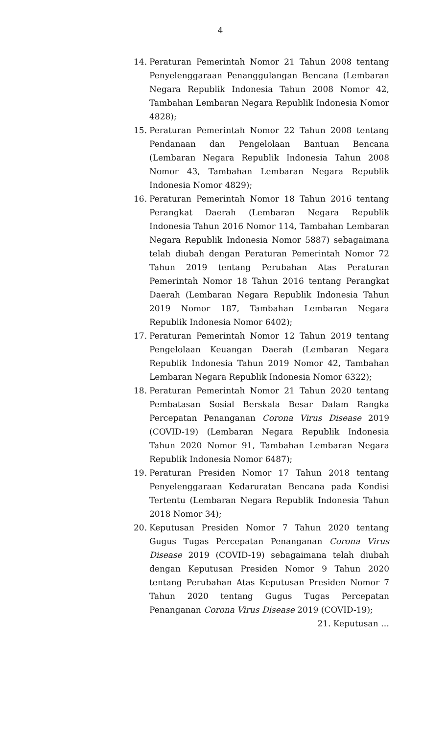4
14. Peraturan Pemerintah Nomor 21 Tahun 2008 tentang Penyelenggaraan Penanggulangan Bencana (Lembaran Negara Republik Indonesia Tahun 2008 Nomor 42, Tambahan Lembaran Negara Republik Indonesia Nomor 4828);
15. Peraturan Pemerintah Nomor 22 Tahun 2008 tentang Pendanaan dan Pengelolaan Bantuan Bencana (Lembaran Negara Republik Indonesia Tahun 2008 Nomor 43, Tambahan Lembaran Negara Republik Indonesia Nomor 4829);
16. Peraturan Pemerintah Nomor 18 Tahun 2016 tentang Perangkat Daerah (Lembaran Negara Republik Indonesia Tahun 2016 Nomor 114, Tambahan Lembaran Negara Republik Indonesia Nomor 5887) sebagaimana telah diubah dengan Peraturan Pemerintah Nomor 72 Tahun 2019 tentang Perubahan Atas Peraturan Pemerintah Nomor 18 Tahun 2016 tentang Perangkat Daerah (Lembaran Negara Republik Indonesia Tahun 2019 Nomor 187, Tambahan Lembaran Negara Republik Indonesia Nomor 6402);
17. Peraturan Pemerintah Nomor 12 Tahun 2019 tentang Pengelolaan Keuangan Daerah (Lembaran Negara Republik Indonesia Tahun 2019 Nomor 42, Tambahan Lembaran Negara Republik Indonesia Nomor 6322);
18. Peraturan Pemerintah Nomor 21 Tahun 2020 tentang Pembatasan Sosial Berskala Besar Dalam Rangka Percepatan Penanganan Corona Virus Disease 2019 (COVID-19) (Lembaran Negara Republik Indonesia Tahun 2020 Nomor 91, Tambahan Lembaran Negara Republik Indonesia Nomor 6487);
19. Peraturan Presiden Nomor 17 Tahun 2018 tentang Penyelenggaraan Kedaruratan Bencana pada Kondisi Tertentu (Lembaran Negara Republik Indonesia Tahun 2018 Nomor 34);
20. Keputusan Presiden Nomor 7 Tahun 2020 tentang Gugus Tugas Percepatan Penanganan Corona Virus Disease 2019 (COVID-19) sebagaimana telah diubah dengan Keputusan Presiden Nomor 9 Tahun 2020 tentang Perubahan Atas Keputusan Presiden Nomor 7 Tahun 2020 tentang Gugus Tugas Percepatan Penanganan Corona Virus Disease 2019 (COVID-19);
21. Keputusan …